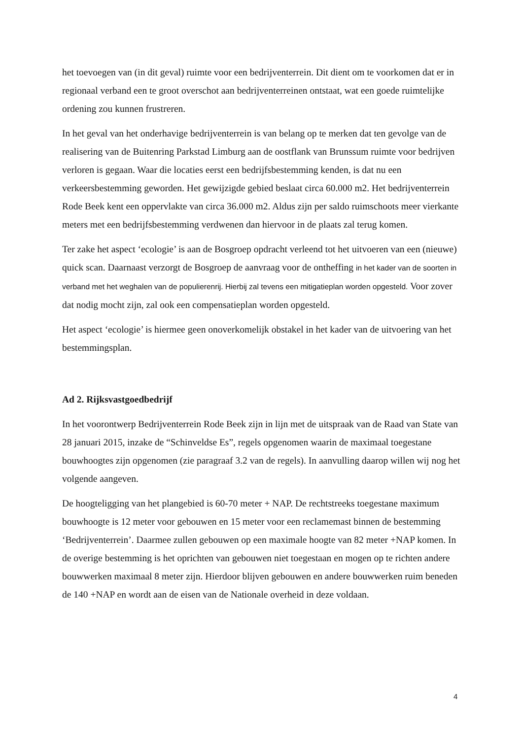het toevoegen van (in dit geval) ruimte voor een bedrijventerrein. Dit dient om te voorkomen dat er in regionaal verband een te groot overschot aan bedrijventerreinen ontstaat, wat een goede ruimtelijke ordening zou kunnen frustreren.
In het geval van het onderhavige bedrijventerrein is van belang op te merken dat ten gevolge van de realisering van de Buitenring Parkstad Limburg aan de oostflank van Brunssum ruimte voor bedrijven verloren is gegaan. Waar die locaties eerst een bedrijfsbestemming kenden, is dat nu een verkeersbestemming geworden. Het gewijzigde gebied beslaat circa 60.000 m2. Het bedrijventerrein Rode Beek kent een oppervlakte van circa 36.000 m2. Aldus zijn per saldo ruimschoots meer vierkante meters met een bedrijfsbestemming verdwenen dan hiervoor in de plaats zal terug komen.
Ter zake het aspect ‘ecologie’ is aan de Bosgroep opdracht verleend tot het uitvoeren van een (nieuwe) quick scan. Daarnaast verzorgt de Bosgroep de aanvraag voor de ontheffing in het kader van de soorten in verband met het weghalen van de populierenrij. Hierbij zal tevens een mitigatieplan worden opgesteld. Voor zover dat nodig mocht zijn, zal ook een compensatieplan worden opgesteld.
Het aspect ‘ecologie’ is hiermee geen onoverkomelijk obstakel in het kader van de uitvoering van het bestemmingsplan.
Ad 2. Rijksvastgoedbedrijf
In het voorontwerp Bedrijventerrein Rode Beek zijn in lijn met de uitspraak van de Raad van State van 28 januari 2015, inzake de “Schinveldse Es”, regels opgenomen waarin de maximaal toegestane bouwhoogtes zijn opgenomen (zie paragraaf 3.2 van de regels). In aanvulling daarop willen wij nog het volgende aangeven.
De hoogteligging van het plangebied is 60-70 meter + NAP. De rechtstreeks toegestane maximum bouwhoogte is 12 meter voor gebouwen en 15 meter voor een reclamemast binnen de bestemming ‘Bedrijventerrein’. Daarmee zullen gebouwen op een maximale hoogte van 82 meter +NAP komen. In de overige bestemming is het oprichten van gebouwen niet toegestaan en mogen op te richten andere bouwwerken maximaal 8 meter zijn. Hierdoor blijven gebouwen en andere bouwwerken ruim beneden de 140 +NAP en wordt aan de eisen van de Nationale overheid in deze voldaan.
4